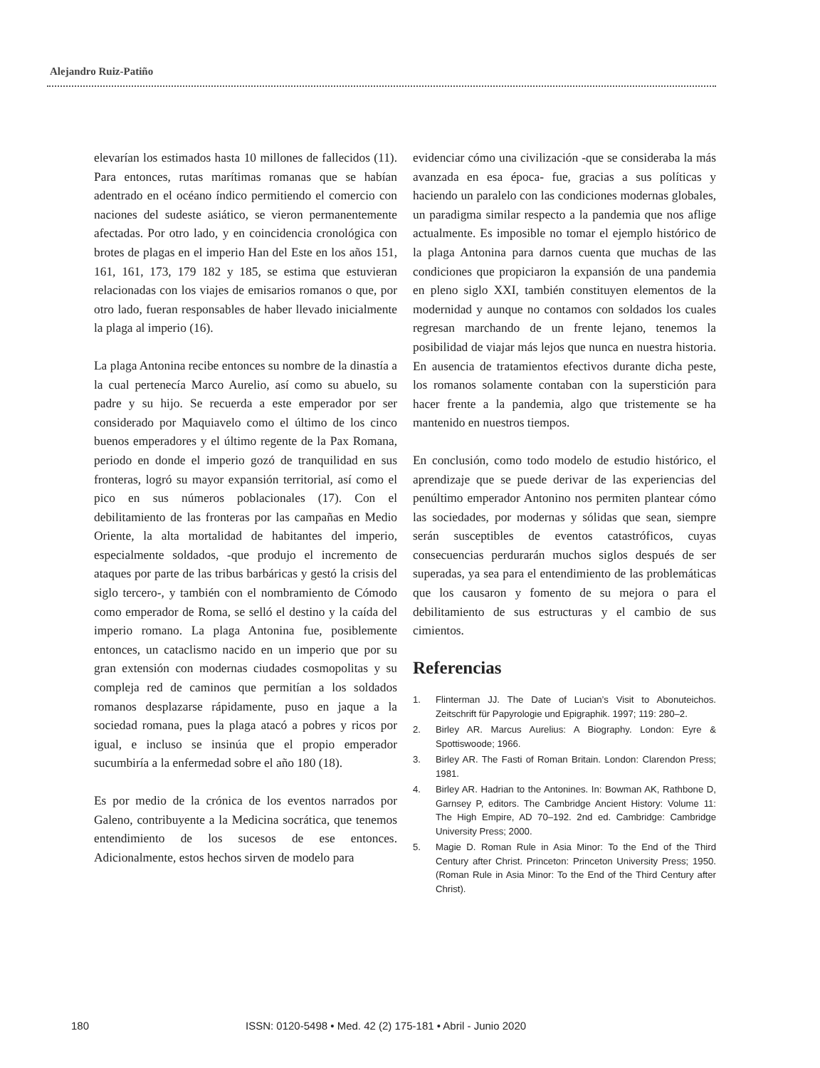Alejandro Ruiz-Patiño
elevarían los estimados hasta 10 millones de fallecidos (11). Para entonces, rutas marítimas romanas que se habían adentrado en el océano índico permitiendo el comercio con naciones del sudeste asiático, se vieron permanentemente afectadas. Por otro lado, y en coincidencia cronológica con brotes de plagas en el imperio Han del Este en los años 151, 161, 161, 173, 179 182 y 185, se estima que estuvieran relacionadas con los viajes de emisarios romanos o que, por otro lado, fueran responsables de haber llevado inicialmente la plaga al imperio (16).
La plaga Antonina recibe entonces su nombre de la dinastía a la cual pertenecía Marco Aurelio, así como su abuelo, su padre y su hijo. Se recuerda a este emperador por ser considerado por Maquiavelo como el último de los cinco buenos emperadores y el último regente de la Pax Romana, periodo en donde el imperio gozó de tranquilidad en sus fronteras, logró su mayor expansión territorial, así como el pico en sus números poblacionales (17). Con el debilitamiento de las fronteras por las campañas en Medio Oriente, la alta mortalidad de habitantes del imperio, especialmente soldados, -que produjo el incremento de ataques por parte de las tribus barbáricas y gestó la crisis del siglo tercero-, y también con el nombramiento de Cómodo como emperador de Roma, se selló el destino y la caída del imperio romano. La plaga Antonina fue, posiblemente entonces, un cataclismo nacido en un imperio que por su gran extensión con modernas ciudades cosmopolitas y su compleja red de caminos que permitían a los soldados romanos desplazarse rápidamente, puso en jaque a la sociedad romana, pues la plaga atacó a pobres y ricos por igual, e incluso se insinúa que el propio emperador sucumbiría a la enfermedad sobre el año 180 (18).
Es por medio de la crónica de los eventos narrados por Galeno, contribuyente a la Medicina socrática, que tenemos entendimiento de los sucesos de ese entonces. Adicionalmente, estos hechos sirven de modelo para
evidenciar cómo una civilización -que se consideraba la más avanzada en esa época- fue, gracias a sus políticas y haciendo un paralelo con las condiciones modernas globales, un paradigma similar respecto a la pandemia que nos aflige actualmente. Es imposible no tomar el ejemplo histórico de la plaga Antonina para darnos cuenta que muchas de las condiciones que propiciaron la expansión de una pandemia en pleno siglo XXI, también constituyen elementos de la modernidad y aunque no contamos con soldados los cuales regresan marchando de un frente lejano, tenemos la posibilidad de viajar más lejos que nunca en nuestra historia. En ausencia de tratamientos efectivos durante dicha peste, los romanos solamente contaban con la superstición para hacer frente a la pandemia, algo que tristemente se ha mantenido en nuestros tiempos.
En conclusión, como todo modelo de estudio histórico, el aprendizaje que se puede derivar de las experiencias del penúltimo emperador Antonino nos permiten plantear cómo las sociedades, por modernas y sólidas que sean, siempre serán susceptibles de eventos catastróficos, cuyas consecuencias perdurarán muchos siglos después de ser superadas, ya sea para el entendimiento de las problemáticas que los causaron y fomento de su mejora o para el debilitamiento de sus estructuras y el cambio de sus cimientos.
Referencias
1. Flinterman JJ. The Date of Lucian’s Visit to Abonuteichos. Zeitschrift für Papyrologie und Epigraphik. 1997; 119: 280–2.
2. Birley AR. Marcus Aurelius: A Biography. London: Eyre & Spottiswoode; 1966.
3. Birley AR. The Fasti of Roman Britain. London: Clarendon Press; 1981.
4. Birley AR. Hadrian to the Antonines. In: Bowman AK, Rathbone D, Garnsey P, editors. The Cambridge Ancient History: Volume 11: The High Empire, AD 70–192. 2nd ed. Cambridge: Cambridge University Press; 2000.
5. Magie D. Roman Rule in Asia Minor: To the End of the Third Century after Christ. Princeton: Princeton University Press; 1950. (Roman Rule in Asia Minor: To the End of the Third Century after Christ).
180 ISSN: 0120-5498 • Med. 42 (2) 175-181 • Abril - Junio 2020